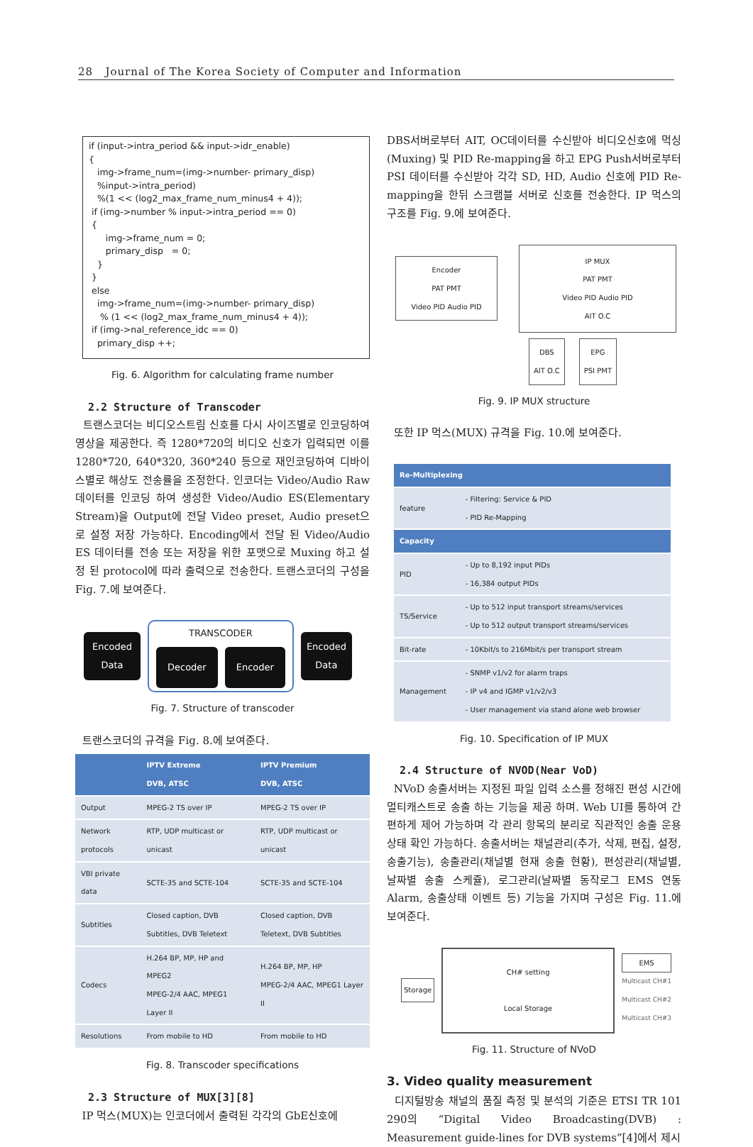28 Journal of The Korea Society of Computer and Information
if (input->intra_period && input->idr_enable)
{
   img->frame_num=(img->number- primary_disp)
   %input->intra_period)
   %(1 << (log2_max_frame_num_minus4 + 4));
 if (img->number % input->intra_period == 0)
 {
      img->frame_num = 0;
      primary_disp   = 0;
   }
 }
 else
   img->frame_num=(img->number- primary_disp)
    % (1 << (log2_max_frame_num_minus4 + 4));
 if (img->nal_reference_idc == 0)
   primary_disp ++;
Fig. 6. Algorithm for calculating frame number
2.2 Structure of Transcoder
트랜스코더는 비디오스트림 신호를 다시 사이즈별로 인코딩하여 영상을 제공한다. 즉 1280*720의 비디오 신호가 입력되면 이를 1280*720, 640*320, 360*240 등으로 재인코딩하여 디바이스별로 해상도 전송률을 조정한다. 인코더는 Video/Audio Raw 데이터를 인코딩 하여 생성한 Video/Audio ES(Elementary Stream)을 Output에 전달 Video preset, Audio preset으로 설정 저장 가능하다. Encoding에서 전달 된 Video/Audio ES 데이터를 전송 또는 저장을 위한 포맷으로 Muxing 하고 설정 된 protocol에 따라 출력으로 전송한다. 트랜스코더의 구성을 Fig. 7.에 보여준다.
Encoded Data
TRANSCODER
Decoder Encoder
Encoded Data
Fig. 7. Structure of transcoder
트랜스코더의 규격을 Fig. 8.에 보여준다.
| | IPTV Extreme DVB, ATSC | IPTV Premium DVB, ATSC |
| --- | --- | --- |
| Output | MPEG-2 TS over IP | MPEG-2 TS over IP |
| Network protocols | RTP, UDP multicast or unicast | RTP, UDP multicast or unicast |
| VBI private data | SCTE-35 and SCTE-104 | SCTE-35 and SCTE-104 |
| Subtitles | Closed caption, DVB Subtitles, DVB Teletext | Closed caption, DVB Teletext, DVB Subtitles |
| Codecs | H.264 BP, MP, HP and MPEG2 MPEG-2/4 AAC, MPEG1 Layer II | H.264 BP, MP, HP MPEG-2/4 AAC, MPEG1 Layer II |
| Resolutions | From mobile to HD | From mobile to HD |
Fig. 8. Transcoder specifications
2.3 Structure of MUX[3][8]
IP 먹스(MUX)는 인코더에서 출력된 각각의 GbE신호에
DBS서버로부터 AIT, OC데이터를 수신받아 비디오신호에 먹싱(Muxing) 및 PID Re-mapping을 하고 EPG Push서버로부터 PSI 데이터를 수신받아 각각 SD, HD, Audio 신호에 PID Re-mapping을 한뒤 스크램블 서버로 신호를 전송한다. IP 먹스의 구조를 Fig. 9.에 보여준다.
Encoder
PAT PMT
Video PID Audio PID
IP MUX
PAT PMT
Video PID Audio PID
AIT O.C
DBS
AIT O.C
EPG
PSI PMT
Fig. 9. IP MUX structure
또한 IP 먹스(MUX) 규격을 Fig. 10.에 보여준다.
| Re-Multiplexing | |
| --- | --- |
| feature | - Filtering: Service & PID - PID Re-Mapping |
| Capacity | |
| PID | - Up to 8,192 input PIDs - 16,384 output PIDs |
| TS/Service | - Up to 512 input transport streams/services - Up to 512 output transport streams/services |
| Bit-rate | - 10Kbit/s to 216Mbit/s per transport stream |
| Management | - SNMP v1/v2 for alarm traps - IP v4 and IGMP v1/v2/v3 - User management via stand alone web browser |
Fig. 10. Specification of IP MUX
2.4 Structure of NVOD(Near VoD)
NVoD 송출서버는 지정된 파일 입력 소스를 정해진 편성 시간에 멀티캐스트로 송출 하는 기능을 제공 하며. Web UI를 통하여 간편하게 제어 가능하며 각 관리 항목의 분리로 직관적인 송출 운용 상태 확인 가능하다. 송출서버는 채널관리(추가, 삭제, 편집, 설정, 송출기능), 송출관리(채널별 현재 송출 현황), 편성관리(채널별, 날짜별 송출 스케쥴), 로그관리(날짜별 동작로그 EMS 연동 Alarm, 송출상태 이벤트 등) 기능을 가지며 구성은 Fig. 11.에 보여준다.
Storage
CH# setting
Local Storage
EMS
Multicast CH#1
Multicast CH#2
Multicast CH#3
Fig. 11. Structure of NVoD
3. Video quality measurement
디지털방송 채널의 품질 측정 및 분석의 기준은 ETSI TR 101 290의 “Digital Video Broadcasting(DVB) : Measurement guide-lines for DVB systems”[4]에서 제시